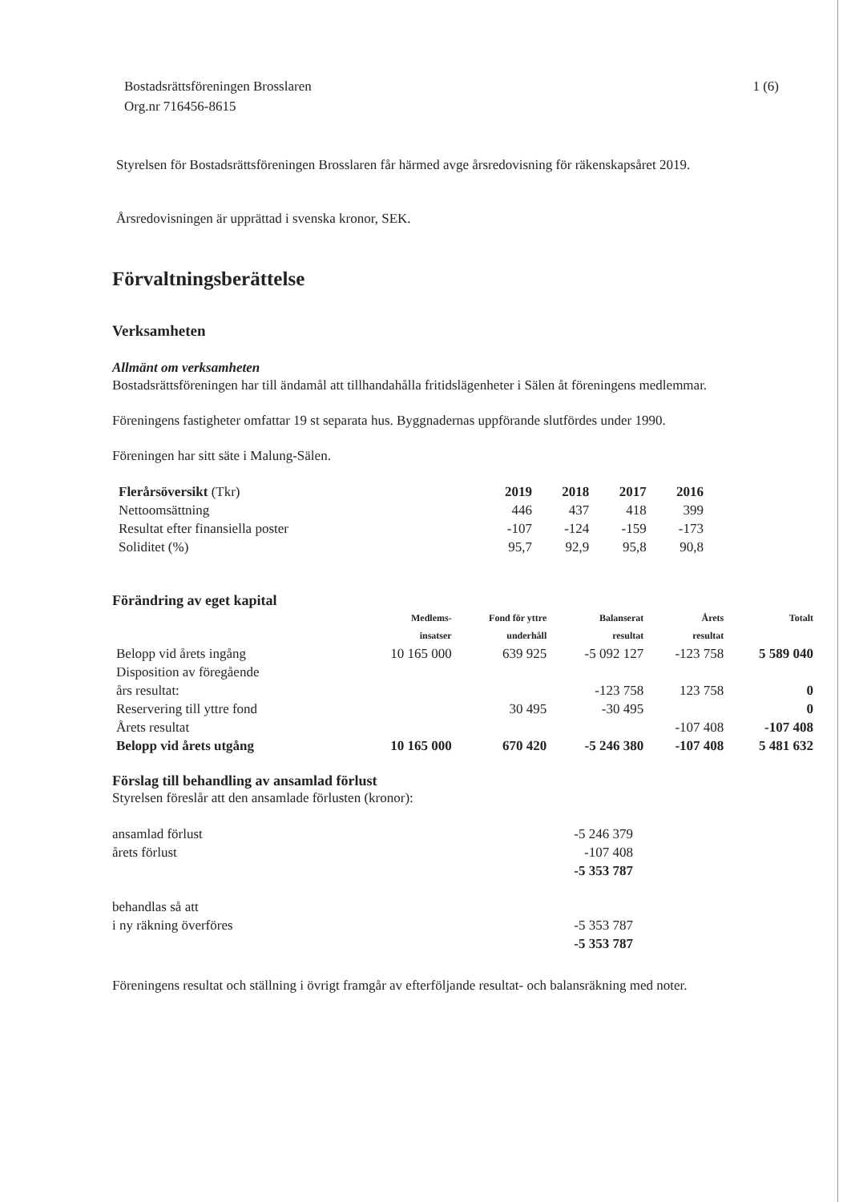Bostadsrättsföreningen Brosslaren
Org.nr 716456-8615
1 (6)
Styrelsen för Bostadsrättsföreningen Brosslaren får härmed avge årsredovisning för räkenskapsåret 2019.
Årsredovisningen är upprättad i svenska kronor, SEK.
Förvaltningsberättelse
Verksamheten
Allmänt om verksamheten
Bostadsrättsföreningen har till ändamål att tillhandahålla fritidslägenheter i Sälen åt föreningens medlemmar.
Föreningens fastigheter omfattar 19 st separata hus. Byggnadernas uppförande slutfördes under 1990.
Föreningen har sitt säte i Malung-Sälen.
| Flerårsöversikt (Tkr) | 2019 | 2018 | 2017 | 2016 |
| --- | --- | --- | --- | --- |
| Nettoomsättning | 446 | 437 | 418 | 399 |
| Resultat efter finansiella poster | -107 | -124 | -159 | -173 |
| Soliditet (%) | 95,7 | 92,9 | 95,8 | 90,8 |
Förändring av eget kapital
| | Medlems- insatser | Fond för yttre underhåll | Balanserat resultat | Årets resultat | Totalt |
| Belopp vid årets ingång | 10 165 000 | 639 925 | -5 092 127 | -123 758 | 5 589 040 |
| Disposition av föregående års resultat: | | | -123 758 | 123 758 | 0 |
| Reservering till yttre fond | | 30 495 | -30 495 | | 0 |
| Årets resultat | | | | -107 408 | -107 408 |
| Belopp vid årets utgång | 10 165 000 | 670 420 | -5 246 380 | -107 408 | 5 481 632 |
Förslag till behandling av ansamlad förlust
Styrelsen föreslår att den ansamlade förlusten (kronor):
| ansamlad förlust | -5 246 379 |
| årets förlust | -107 408 |
| | -5 353 787 |
| behandlas så att | |
| i ny räkning överföres | -5 353 787 |
| | -5 353 787 |
Föreningens resultat och ställning i övrigt framgår av efterföljande resultat- och balansräkning med noter.